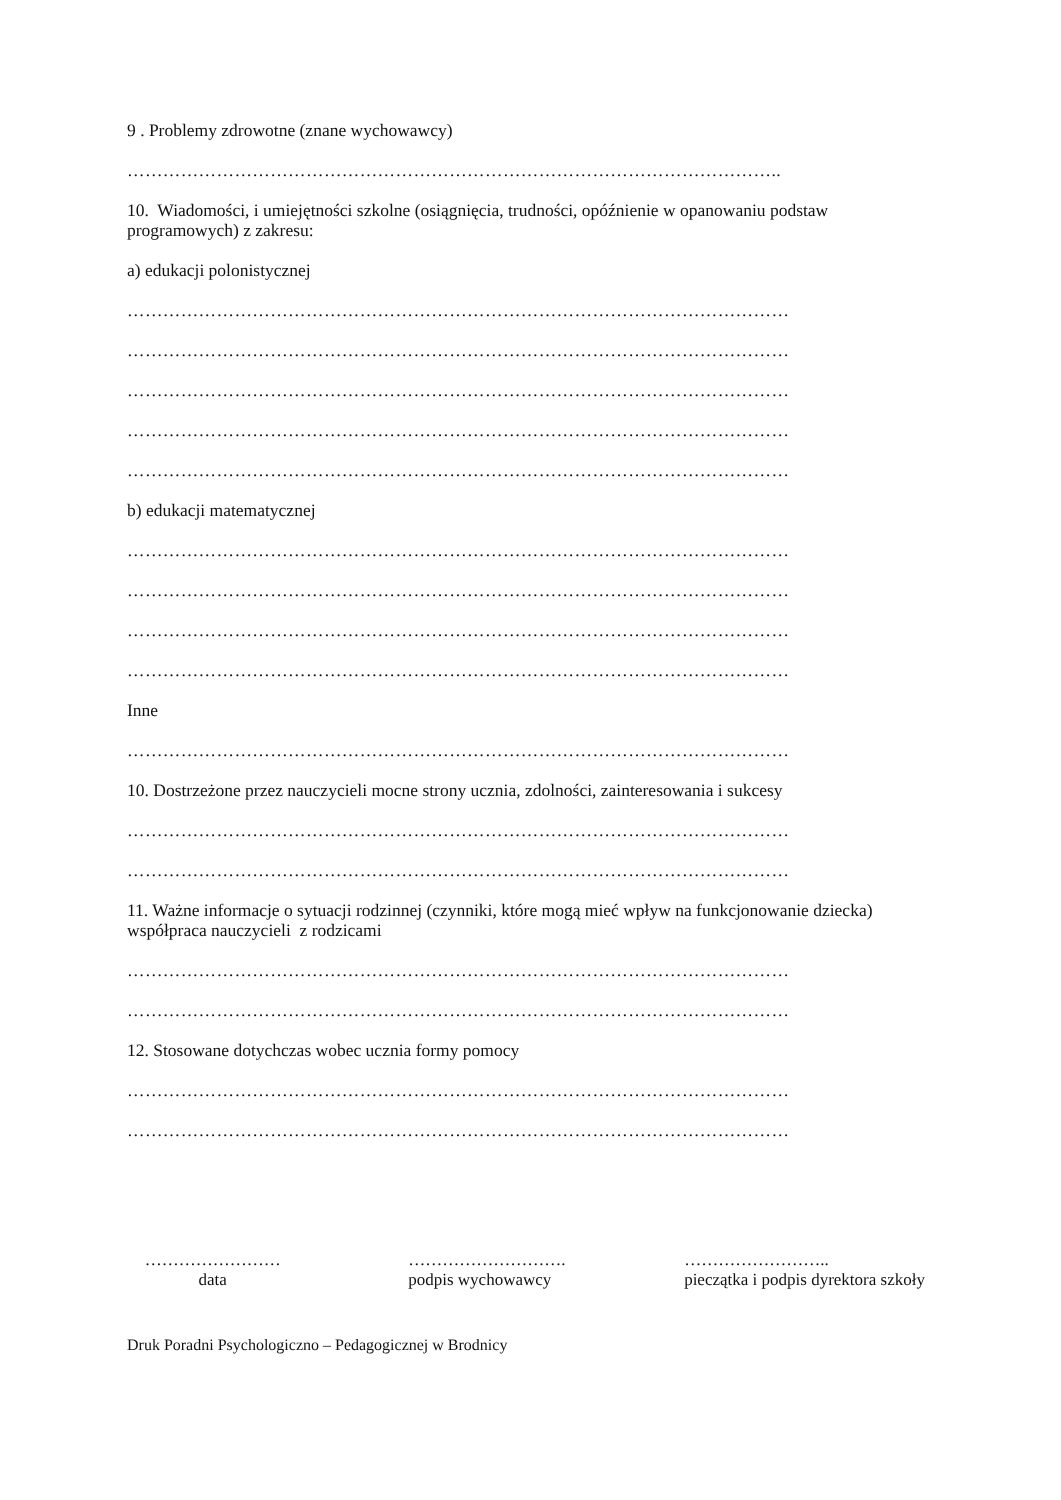9 . Problemy zdrowotne (znane wychowawcy)
………………………………………………………………………………………………..
10. Wiadomości, i umiejętności szkolne (osiągnięcia, trudności, opóźnienie w opanowaniu podstaw programowych) z zakresu:
a) edukacji polonistycznej
…………………………………………………………………………………………………
…………………………………………………………………………………………………
…………………………………………………………………………………………………
…………………………………………………………………………………………………
…………………………………………………………………………………………………
b) edukacji matematycznej
…………………………………………………………………………………………………
…………………………………………………………………………………………………
…………………………………………………………………………………………………
…………………………………………………………………………………………………
Inne
…………………………………………………………………………………………………
10. Dostrzeżone przez nauczycieli mocne strony ucznia, zdolności, zainteresowania i sukcesy
…………………………………………………………………………………………………
…………………………………………………………………………………………………
11. Ważne informacje o sytuacji rodzinnej (czynniki, które mogą mieć wpływ na funkcjonowanie dziecka) współpraca nauczycieli z rodzicami
…………………………………………………………………………………………………
…………………………………………………………………………………………………
12. Stosowane dotychczas wobec ucznia formy pomocy
…………………………………………………………………………………………………
…………………………………………………………………………………………………
……………………
data
……………………….
podpis wychowawcy
……………………..
pieczątka i podpis dyrektora szkoły
Druk Poradni Psychologiczno – Pedagogicznej w Brodnicy